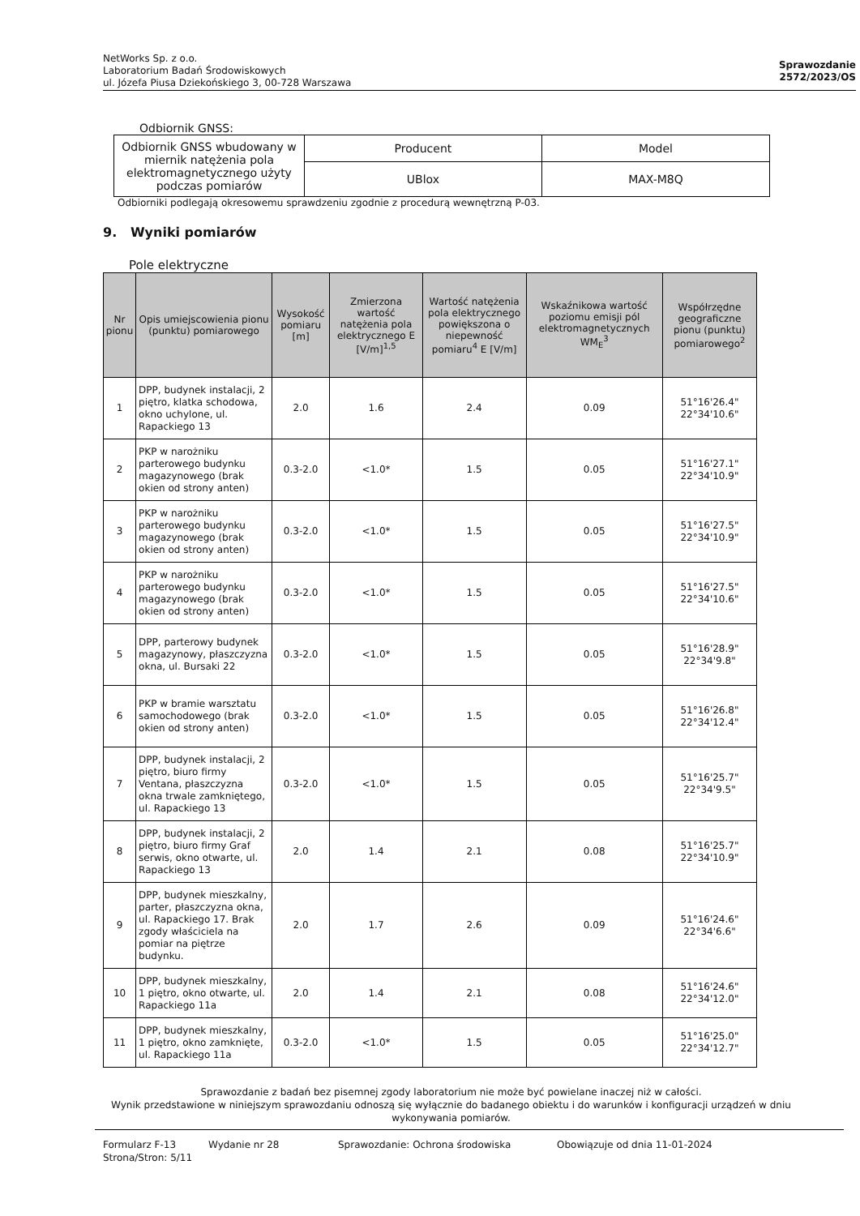NetWorks Sp. z o.o.
Laboratorium Badań Środowiskowych
ul. Józefa Piusa Dziekońskiego 3, 00-728 Warszawa
Sprawozdanie
2572/2023/OS
Odbiornik GNSS:
| Odbiornik GNSS wbudowany w miernik natężenia pola elektromagnetycznego użyty podczas pomiarów | Producent | Model |
| | UBlox | MAX-M8Q |
Odbiorniki podlegają okresowemu sprawdzeniu zgodnie z procedurą wewnętrzną P-03.
9. Wyniki pomiarów
Pole elektryczne
| Nr pionu | Opis umiejscowienia pionu (punktu) pomiarowego | Wysokość pomiaru [m] | Zmierzona wartość natężenia pola elektrycznego E [V/m]<sup>1,5</sup> | Wartość natężenia pola elektrycznego powiększona o niepewność pomiaru<sup>4</sup> E [V/m] | Wskaźnikowa wartość poziomu emisji pól elektromagnetycznych WM<sub>E</sub><sup>3</sup> | Współrzędne geograficzne pionu (punktu) pomiarowego<sup>2</sup> |
| --- | --- | --- | --- | --- | --- | --- |
| 1 | DPP, budynek instalacji, 2 piętro, klatka schodowa, okno uchylone, ul. Rapackiego 13 | 2.0 | 1.6 | 2.4 | 0.09 | 51°16'26.4" 22°34'10.6" |
| 2 | PKP w narożniku parterowego budynku magazynowego (brak okien od strony anten) | 0.3-2.0 | <1.0* | 1.5 | 0.05 | 51°16'27.1" 22°34'10.9" |
| 3 | PKP w narożniku parterowego budynku magazynowego (brak okien od strony anten) | 0.3-2.0 | <1.0* | 1.5 | 0.05 | 51°16'27.5" 22°34'10.9" |
| 4 | PKP w narożniku parterowego budynku magazynowego (brak okien od strony anten) | 0.3-2.0 | <1.0* | 1.5 | 0.05 | 51°16'27.5" 22°34'10.6" |
| 5 | DPP, parterowy budynek magazynowy, płaszczyzna okna, ul. Bursaki 22 | 0.3-2.0 | <1.0* | 1.5 | 0.05 | 51°16'28.9" 22°34'9.8" |
| 6 | PKP w bramie warsztatu samochodowego (brak okien od strony anten) | 0.3-2.0 | <1.0* | 1.5 | 0.05 | 51°16'26.8" 22°34'12.4" |
| 7 | DPP, budynek instalacji, 2 piętro, biuro firmy Ventana, płaszczyzna okna trwale zamkniętego, ul. Rapackiego 13 | 0.3-2.0 | <1.0* | 1.5 | 0.05 | 51°16'25.7" 22°34'9.5" |
| 8 | DPP, budynek instalacji, 2 piętro, biuro firmy Graf serwis, okno otwarte, ul. Rapackiego 13 | 2.0 | 1.4 | 2.1 | 0.08 | 51°16'25.7" 22°34'10.9" |
| 9 | DPP, budynek mieszkalny, parter, płaszczyzna okna, ul. Rapackiego 17. Brak zgody właściciela na pomiar na piętrze budynku. | 2.0 | 1.7 | 2.6 | 0.09 | 51°16'24.6" 22°34'6.6" |
| 10 | DPP, budynek mieszkalny, 1 piętro, okno otwarte, ul. Rapackiego 11a | 2.0 | 1.4 | 2.1 | 0.08 | 51°16'24.6" 22°34'12.0" |
| 11 | DPP, budynek mieszkalny, 1 piętro, okno zamknięte, ul. Rapackiego 11a | 0.3-2.0 | <1.0* | 1.5 | 0.05 | 51°16'25.0" 22°34'12.7" |
Sprawozdanie z badań bez pisemnej zgody laboratorium nie może być powielane inaczej niż w całości.
Wynik przedstawione w niniejszym sprawozdaniu odnoszą się wyłącznie do badanego obiektu i do warunków i konfiguracji urządzeń w dniu wykonywania pomiarów.
Formularz F-13 Wydanie nr 28 Sprawozdanie: Ochrona środowiska Obowiązuje od dnia 11-01-2024
Strona/Stron: 5/11